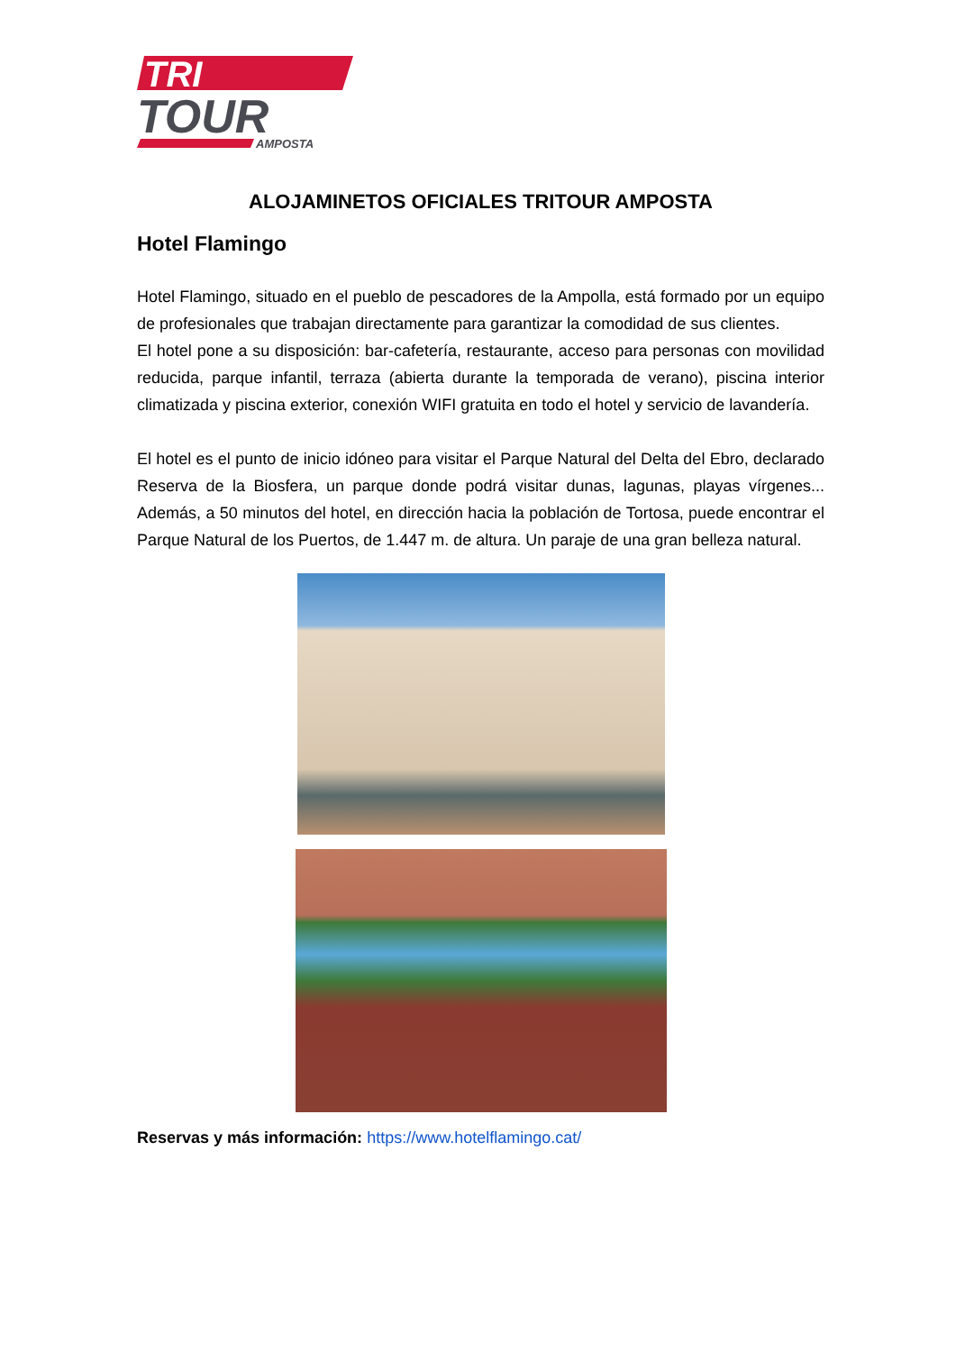TRI
TOUR
AMPOSTA
ALOJAMINETOS OFICIALES TRITOUR AMPOSTA
Hotel Flamingo
Hotel Flamingo, situado en el pueblo de pescadores de la Ampolla, está formado por un equipo de profesionales que trabajan directamente para garantizar la comodidad de sus clientes.
El hotel pone a su disposición: bar-cafetería, restaurante, acceso para personas con movilidad reducida, parque infantil, terraza (abierta durante la temporada de verano), piscina interior climatizada y piscina exterior, conexión WIFI gratuita en todo el hotel y servicio de lavandería.
El hotel es el punto de inicio idóneo para visitar el Parque Natural del Delta del Ebro, declarado Reserva de la Biosfera, un parque donde podrá visitar dunas, lagunas, playas vírgenes... Además, a 50 minutos del hotel, en dirección hacia la población de Tortosa, puede encontrar el Parque Natural de los Puertos, de 1.447 m. de altura. Un paraje de una gran belleza natural.
Reservas y más información: https://www.hotelflamingo.cat/